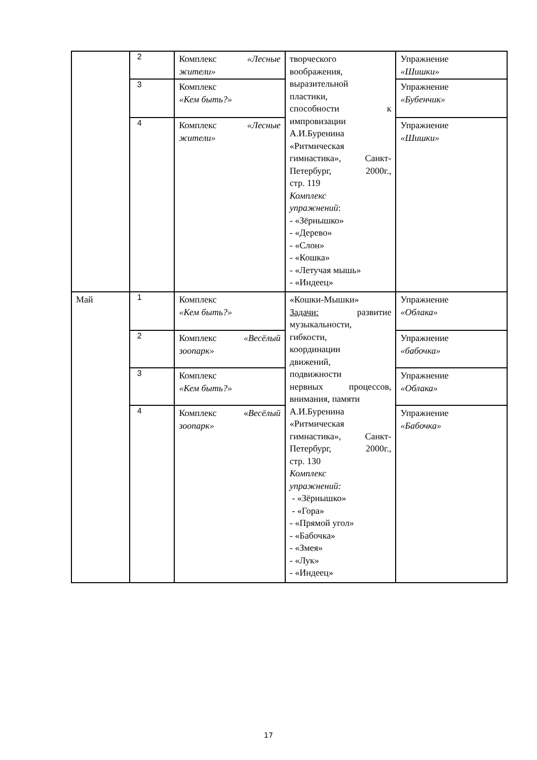| | 2 | Комплекс «Лесные жители» | творческого воображения, выразительной пластики, способности к импровизации А.И.Буренина «Ритмическая гимнастика», Санкт- Петербург, 2000г., стр. 119 Комплекс упражнений : - «Зёрнышко» - «Дерево» - «Слон» - «Кошка» - «Летучая мышь» - «Индеец» | Упражнение «Шишки» |
| | 3 | Комплекс «Кем быть?» | | Упражнение «Бубенчик» |
| | 4 | Комплекс «Лесные жители» | | Упражнение «Шишки» |
| Май | 1 | Комплекс «Кем быть?» | «Кошки-Мышки» Задачи: развитие музыкальности, гибкости, координации движений, подвижности нервных процессов, внимания, памяти А.И.Буренина «Ритмическая гимнастика», Санкт- Петербург, 2000г., стр. 130 Комплекс упражнений: - «Зёрнышко» - «Гора» - «Прямой угол» - «Бабочка» - «Змея» - «Лук» - «Индеец» | Упражнение «Облака» |
| | 2 | Комплекс «Весёлый зоопарк» | | Упражнение «бабочка» |
| | 3 | Комплекс «Кем быть?» | | Упражнение «Облака» |
| | 4 | Комплекс « Весёлый зоопарк» | | Упражнение «Бабочка» |
17